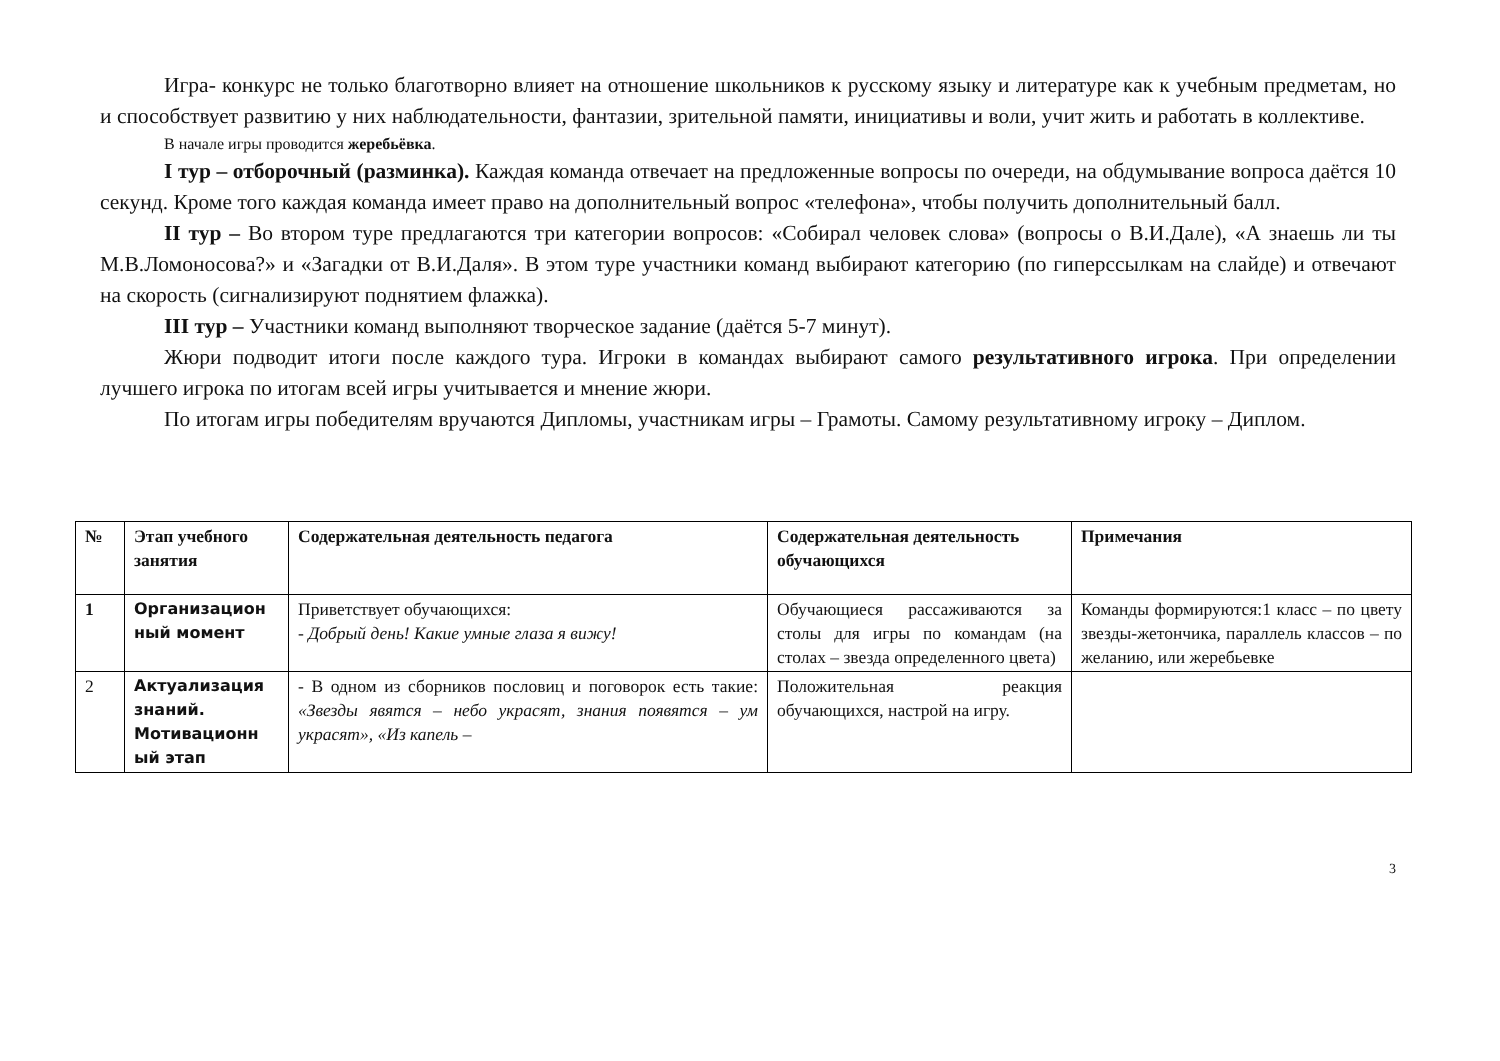Игра- конкурс не только благотворно влияет на отношение школьников к русскому языку и литературе как к учебным предметам, но и способствует развитию у них наблюдательности, фантазии, зрительной памяти, инициативы и воли, учит жить и работать в коллективе.
В начале игры проводится жеребьёвка.
I тур – отборочный (разминка). Каждая команда отвечает на предложенные вопросы по очереди, на обдумывание вопроса даётся 10 секунд. Кроме того каждая команда имеет право на дополнительный вопрос «телефона», чтобы получить дополнительный балл.
II тур – Во втором туре предлагаются три категории вопросов: «Собирал человек слова» (вопросы о В.И.Дале), «А знаешь ли ты М.В.Ломоносова?» и «Загадки от В.И.Даля». В этом туре участники команд выбирают категорию (по гиперссылкам на слайде) и отвечают на скорость (сигнализируют поднятием флажка).
III тур – Участники команд выполняют творческое задание (даётся 5-7 минут).
Жюри подводит итоги после каждого тура. Игроки в командах выбирают самого результативного игрока. При определении лучшего игрока по итогам всей игры учитывается и мнение жюри.
По итогам игры победителям вручаются Дипломы, участникам игры – Грамоты. Самому результативному игроку – Диплом.
| № | Этап учебного занятия | Содержательная деятельность педагога | Содержательная деятельность обучающихся | Примечания |
| --- | --- | --- | --- | --- |
| 1 | Организацион ный момент | Приветствует обучающихся: - Добрый день! Какие умные глаза я вижу! | Обучающиеся рассаживаются за столы для игры по командам (на столах – звезда определенного цвета) | Команды формируются:1 класс – по цвету звезды-жетончика, параллель классов – по желанию, или жеребьевке |
| 2 | Актуализация знаний. Мотивационн ый этап | - В одном из сборников пословиц и поговорок есть такие: «Звезды явятся – небо украсят, знания появятся – ум украсят», «Из капель – | Положительная реакция обучающихся, настрой на игру. | |
3